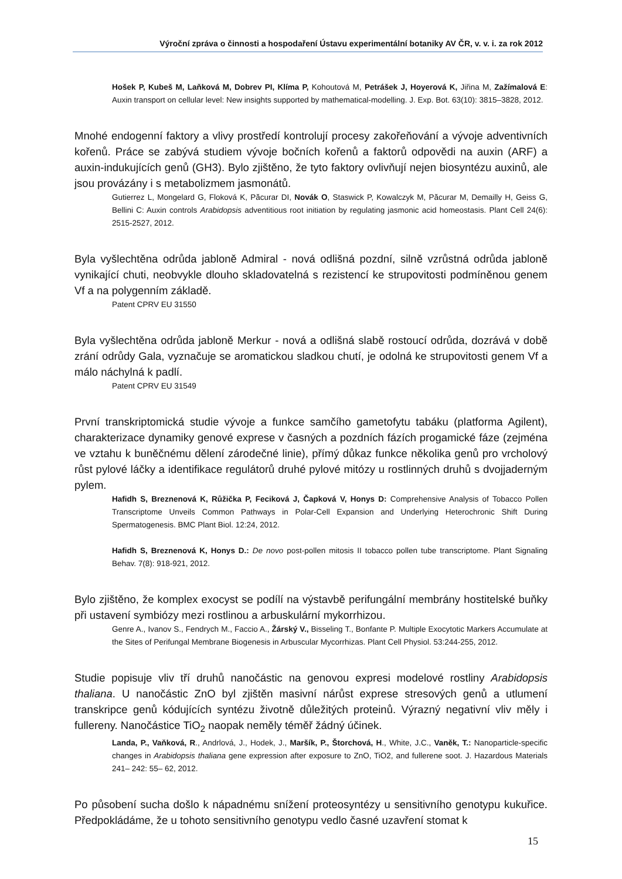Výroční zpráva o činnosti a hospodaření Ústavu experimentální botaniky AV ČR, v. v. i. za rok 2012
Hošek P, Kubeš M, Laňková M, Dobrev PI, Klíma P, Kohoutová M, Petrášek J, Hoyerová K, Jiřina M, Zažímalová E: Auxin transport on cellular level: New insights supported by mathematical-modelling. J. Exp. Bot. 63(10): 3815–3828, 2012.
Mnohé endogenní faktory a vlivy prostředí kontrolují procesy zakořeňování a vývoje adventivních kořenů. Práce se zabývá studiem vývoje bočních kořenů a faktorů odpovědi na auxin (ARF) a auxin-indukujících genů (GH3). Bylo zjištěno, že tyto faktory ovlivňují nejen biosyntézu auxinů, ale jsou provázány i s metabolizmem jasmonátů.
Gutierrez L, Mongelard G, Floková K, Păcurar DI, Novák O, Staswick P, Kowalczyk M, Păcurar M, Demailly H, Geiss G, Bellini C: Auxin controls Arabidopsis adventitious root initiation by regulating jasmonic acid homeostasis. Plant Cell 24(6): 2515-2527, 2012.
Byla vyšlechtěna odrůda jabloně Admiral - nová odlišná pozdní, silně vzrůstná odrůda jabloně vynikající chuti, neobvykle dlouho skladovatelná s rezistencí ke strupovitosti podmíněnou genem Vf a na polygenním základě.
Patent CPRV EU 31550
Byla vyšlechtěna odrůda jabloně Merkur - nová a odlišná slabě rostoucí odrůda, dozrává v době zrání odrůdy Gala, vyznačuje se aromatickou sladkou chutí, je odolná ke strupovitosti genem Vf a málo náchylná k padlí.
Patent CPRV EU 31549
První transkriptomická studie vývoje a funkce samčího gametofytu tabáku (platforma Agilent), charakterizace dynamiky genové exprese v časných a pozdních fázích progamické fáze (zejména ve vztahu k buněčnému dělení zárodečné linie), přímý důkaz funkce několika genů pro vrcholový růst pylové láčky a identifikace regulátorů druhé pylové mitózy u rostlinných druhů s dvojjaderným pylem.
Hafidh S, Breznenová K, Růžička P, Feciková J, Čapková V, Honys D: Comprehensive Analysis of Tobacco Pollen Transcriptome Unveils Common Pathways in Polar-Cell Expansion and Underlying Heterochronic Shift During Spermatogenesis. BMC Plant Biol. 12:24, 2012.
Hafidh S, Breznenová K, Honys D.: De novo post-pollen mitosis II tobacco pollen tube transcriptome. Plant Signaling Behav. 7(8): 918-921, 2012.
Bylo zjištěno, že komplex exocyst se podílí na výstavbě perifungální membrány hostitelské buňky při ustavení symbiózy mezi rostlinou a arbuskulární mykorrhizou.
Genre A., Ivanov S., Fendrych M., Faccio A., Žárský V., Bisseling T., Bonfante P. Multiple Exocytotic Markers Accumulate at the Sites of Perifungal Membrane Biogenesis in Arbuscular Mycorrhizas. Plant Cell Physiol. 53:244-255, 2012.
Studie popisuje vliv tří druhů nanočástic na genovou expresi modelové rostliny Arabidopsis thaliana. U nanočástic ZnO byl zjištěn masivní nárůst exprese stresových genů a utlumení transkripce genů kódujících syntézu životně důležitých proteinů. Výrazný negativní vliv měly i fullereny. Nanočástice TiO<sub>2</sub> naopak neměly téměř žádný účinek.
Landa, P., Vaňková, R., Andrlová, J., Hodek, J., Maršík, P., Štorchová, H., White, J.C., Vaněk, T.: Nanoparticle-specific changes in Arabidopsis thaliana gene expression after exposure to ZnO, TiO2, and fullerene soot. J. Hazardous Materials 241– 242: 55– 62, 2012.
Po působení sucha došlo k nápadnému snížení proteosyntézy u sensitivního genotypu kukuřice. Předpokládáme, že u tohoto sensitivního genotypu vedlo časné uzavření stomat k
15